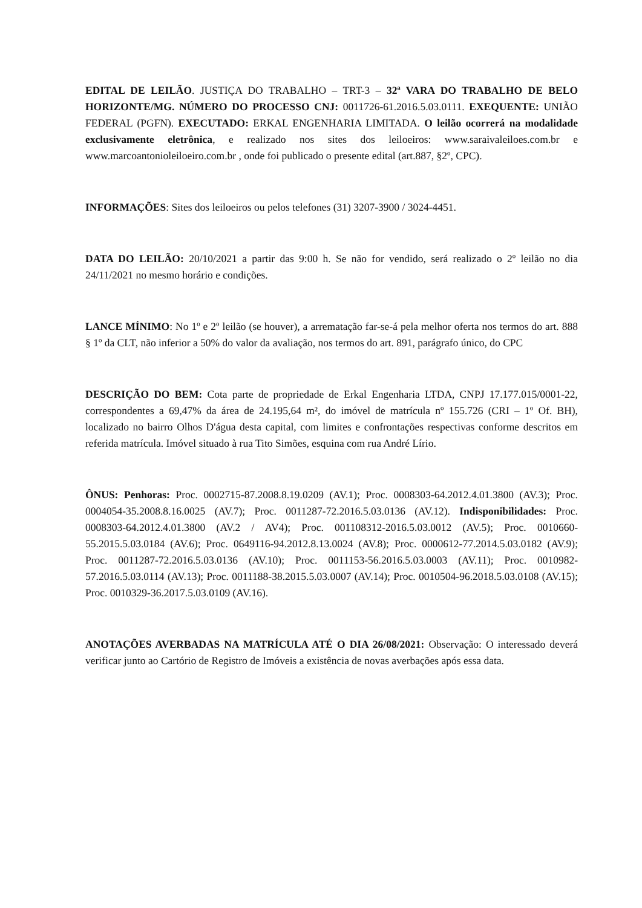EDITAL DE LEILÃO. JUSTIÇA DO TRABALHO – TRT-3 – 32ª VARA DO TRABALHO DE BELO HORIZONTE/MG. NÚMERO DO PROCESSO CNJ: 0011726-61.2016.5.03.0111. EXEQUENTE: UNIÃO FEDERAL (PGFN). EXECUTADO: ERKAL ENGENHARIA LIMITADA. O leilão ocorrerá na modalidade exclusivamente eletrônica, e realizado nos sites dos leiloeiros: www.saraivaleiloes.com.br e www.marcoantonioleiloeiro.com.br , onde foi publicado o presente edital (art.887, §2º, CPC).
INFORMAÇÕES: Sites dos leiloeiros ou pelos telefones (31) 3207-3900 / 3024-4451.
DATA DO LEILÃO: 20/10/2021 a partir das 9:00 h. Se não for vendido, será realizado o 2º leilão no dia 24/11/2021 no mesmo horário e condições.
LANCE MÍNIMO: No 1º e 2º leilão (se houver), a arrematação far-se-á pela melhor oferta nos termos do art. 888 § 1º da CLT, não inferior a 50% do valor da avaliação, nos termos do art. 891, parágrafo único, do CPC
DESCRIÇÃO DO BEM: Cota parte de propriedade de Erkal Engenharia LTDA, CNPJ 17.177.015/0001-22, correspondentes a 69,47% da área de 24.195,64 m², do imóvel de matrícula nº 155.726 (CRI – 1º Of. BH), localizado no bairro Olhos D'água desta capital, com limites e confrontações respectivas conforme descritos em referida matrícula. Imóvel situado à rua Tito Simões, esquina com rua André Lírio.
ÔNUS: Penhoras: Proc. 0002715-87.2008.8.19.0209 (AV.1); Proc. 0008303-64.2012.4.01.3800 (AV.3); Proc. 0004054-35.2008.8.16.0025 (AV.7); Proc. 0011287-72.2016.5.03.0136 (AV.12). Indisponibilidades: Proc. 0008303-64.2012.4.01.3800 (AV.2 / AV4); Proc. 001108312-2016.5.03.0012 (AV.5); Proc. 0010660-55.2015.5.03.0184 (AV.6); Proc. 0649116-94.2012.8.13.0024 (AV.8); Proc. 0000612-77.2014.5.03.0182 (AV.9); Proc. 0011287-72.2016.5.03.0136 (AV.10); Proc. 0011153-56.2016.5.03.0003 (AV.11); Proc. 0010982-57.2016.5.03.0114 (AV.13); Proc. 0011188-38.2015.5.03.0007 (AV.14); Proc. 0010504-96.2018.5.03.0108 (AV.15); Proc. 0010329-36.2017.5.03.0109 (AV.16).
ANOTAÇÕES AVERBADAS NA MATRÍCULA ATÉ O DIA 26/08/2021: Observação: O interessado deverá verificar junto ao Cartório de Registro de Imóveis a existência de novas averbações após essa data.